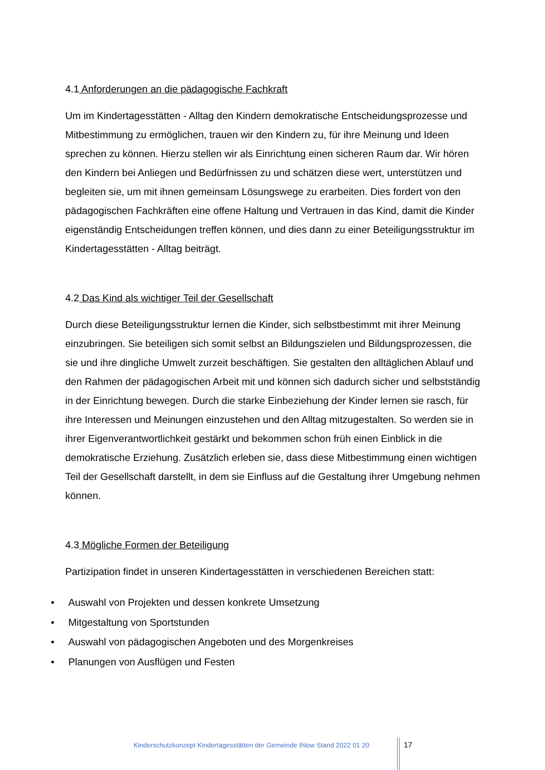4.1 Anforderungen an die pädagogische Fachkraft
Um im Kindertagesstätten - Alltag den Kindern demokratische Entscheidungsprozesse und Mitbestimmung zu ermöglichen, trauen wir den Kindern zu, für ihre Meinung und Ideen sprechen zu können. Hierzu stellen wir als Einrichtung einen sicheren Raum dar. Wir hören den Kindern bei Anliegen und Bedürfnissen zu und schätzen diese wert, unterstützen und begleiten sie, um mit ihnen gemeinsam Lösungswege zu erarbeiten. Dies fordert von den pädagogischen Fachkräften eine offene Haltung und Vertrauen in das Kind, damit die Kinder eigenständig Entscheidungen treffen können, und dies dann zu einer Beteiligungsstruktur im Kindertagesstätten - Alltag beiträgt.
4.2 Das Kind als wichtiger Teil der Gesellschaft
Durch diese Beteiligungsstruktur lernen die Kinder, sich selbstbestimmt mit ihrer Meinung einzubringen. Sie beteiligen sich somit selbst an Bildungszielen und Bildungsprozessen, die sie und ihre dingliche Umwelt zurzeit beschäftigen. Sie gestalten den alltäglichen Ablauf und den Rahmen der pädagogischen Arbeit mit und können sich dadurch sicher und selbstständig in der Einrichtung bewegen. Durch die starke Einbeziehung der Kinder lernen sie rasch, für ihre Interessen und Meinungen einzustehen und den Alltag mitzugestalten. So werden sie in ihrer Eigenverantwortlichkeit gestärkt und bekommen schon früh einen Einblick in die demokratische Erziehung. Zusätzlich erleben sie, dass diese Mitbestimmung einen wichtigen Teil der Gesellschaft darstellt, in dem sie Einfluss auf die Gestaltung ihrer Umgebung nehmen können.
4.3 Mögliche Formen der Beteiligung
Partizipation findet in unseren Kindertagesstätten in verschiedenen Bereichen statt:
• Auswahl von Projekten und dessen konkrete Umsetzung
• Mitgestaltung von Sportstunden
• Auswahl von pädagogischen Angeboten und des Morgenkreises
• Planungen von Ausflügen und Festen
Kinderschutzkonzept Kindertagesstätten der Gemeinde Ihlow Stand 2022 01 20
17